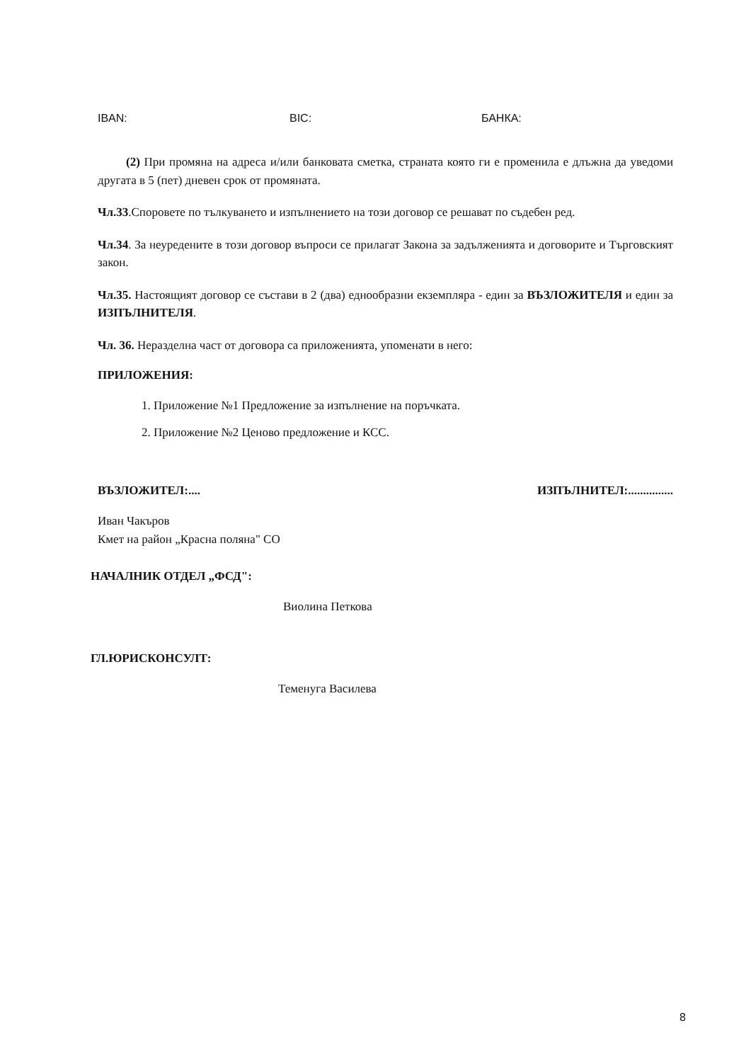IBAN: BIC: БАНКА:
(2) При промяна на адреса и/или банковата сметка, страната която ги е променила е длъжна да уведоми другата в 5 (пет) дневен срок от промяната.
Чл.33.Споровете по тълкуването и изпълнението на този договор се решават по съдебен ред.
Чл.34. За неуредените в този договор въпроси се прилагат Закона за задълженията и договорите и Търговският закон.
Чл.35. Настоящият договор се състави в 2 (два) еднообразни екземпляра - един за ВЪЗЛОЖИТЕЛЯ и един за ИЗПЪЛНИТЕЛЯ.
Чл. 36. Неразделна част от договора са приложенията, упоменати в него:
ПРИЛОЖЕНИЯ:
1. Приложение №1 Предложение за изпълнение на поръчката.
2. Приложение №2 Ценово предложение и КСС.
ВЪЗЛОЖИТЕЛ:.... ИЗПЪЛНИТЕЛ:...............
Иван Чакъров
Кмет на район „Красна поляна" СО
НАЧАЛНИК ОТДЕЛ „ФСД":
Виолина Петкова
ГЛ.ЮРИСКОНСУЛТ:
Теменуга Василева
8